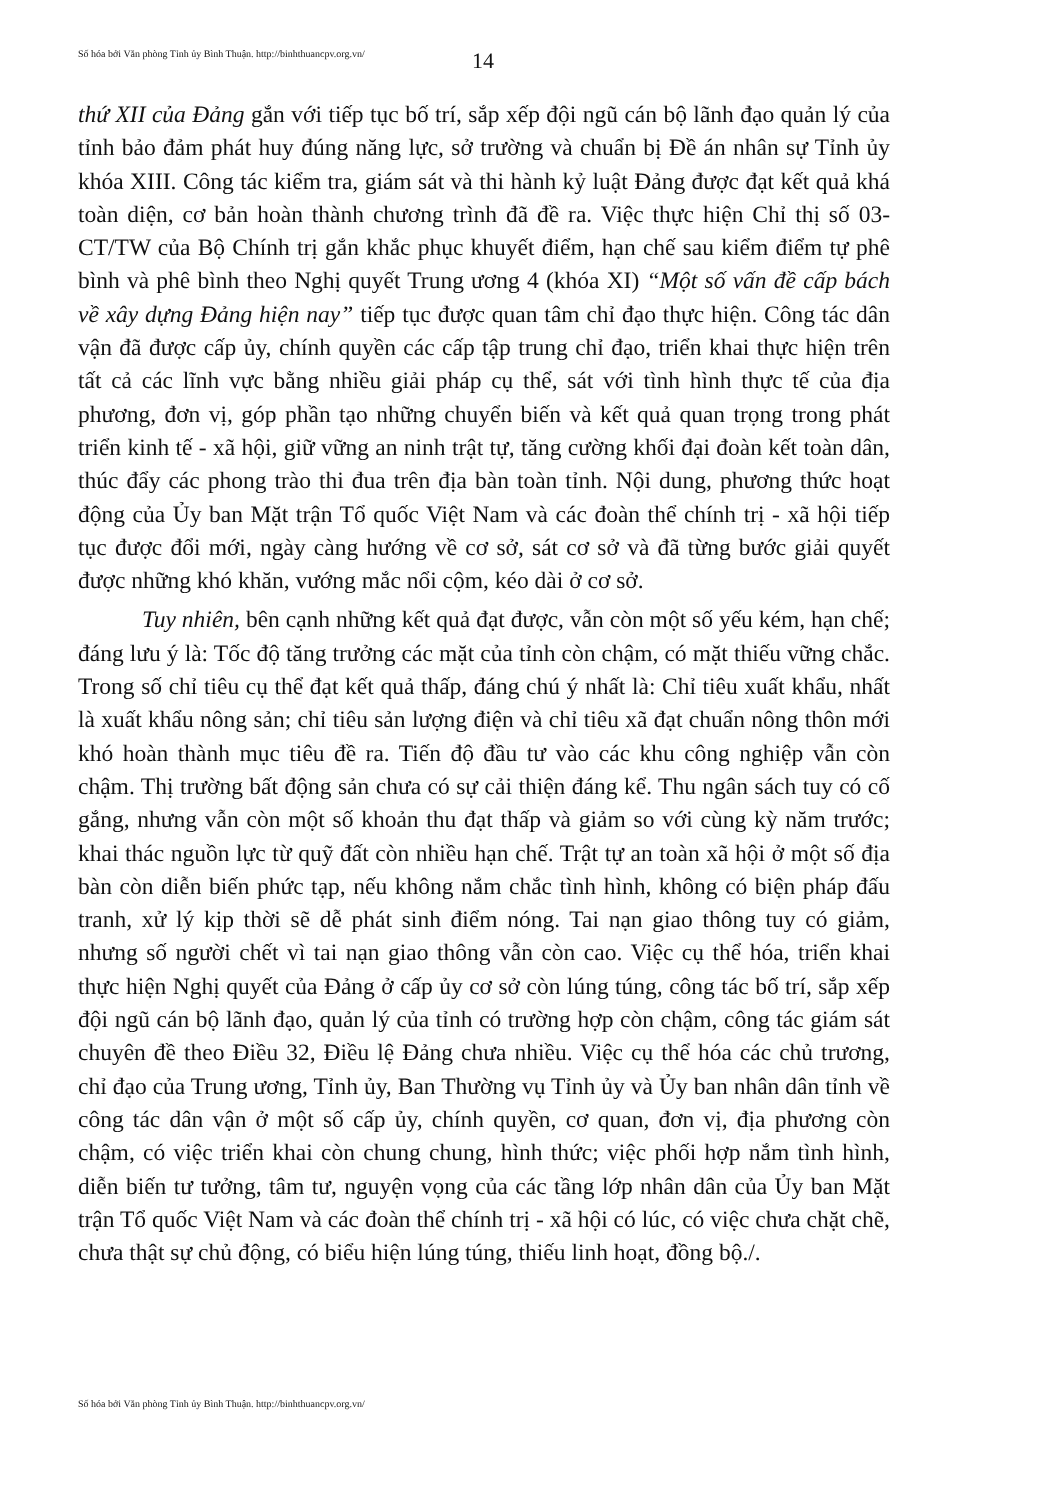Số hóa bởi Văn phòng Tỉnh ủy Bình Thuận. http://binhthuancpv.org.vn/
14
thứ XII của Đảng gắn với tiếp tục bố trí, sắp xếp đội ngũ cán bộ lãnh đạo quản lý của tỉnh bảo đảm phát huy đúng năng lực, sở trường và chuẩn bị Đề án nhân sự Tỉnh ủy khóa XIII. Công tác kiểm tra, giám sát và thi hành kỷ luật Đảng được đạt kết quả khá toàn diện, cơ bản hoàn thành chương trình đã đề ra. Việc thực hiện Chỉ thị số 03-CT/TW của Bộ Chính trị gắn khắc phục khuyết điểm, hạn chế sau kiểm điểm tự phê bình và phê bình theo Nghị quyết Trung ương 4 (khóa XI) “Một số vấn đề cấp bách về xây dựng Đảng hiện nay” tiếp tục được quan tâm chỉ đạo thực hiện. Công tác dân vận đã được cấp ủy, chính quyền các cấp tập trung chỉ đạo, triển khai thực hiện trên tất cả các lĩnh vực bằng nhiều giải pháp cụ thể, sát với tình hình thực tế của địa phương, đơn vị, góp phần tạo những chuyển biến và kết quả quan trọng trong phát triển kinh tế - xã hội, giữ vững an ninh trật tự, tăng cường khối đại đoàn kết toàn dân, thúc đẩy các phong trào thi đua trên địa bàn toàn tỉnh. Nội dung, phương thức hoạt động của Ủy ban Mặt trận Tổ quốc Việt Nam và các đoàn thể chính trị - xã hội tiếp tục được đổi mới, ngày càng hướng về cơ sở, sát cơ sở và đã từng bước giải quyết được những khó khăn, vướng mắc nổi cộm, kéo dài ở cơ sở.
Tuy nhiên, bên cạnh những kết quả đạt được, vẫn còn một số yếu kém, hạn chế; đáng lưu ý là: Tốc độ tăng trưởng các mặt của tỉnh còn chậm, có mặt thiếu vững chắc. Trong số chỉ tiêu cụ thể đạt kết quả thấp, đáng chú ý nhất là: Chỉ tiêu xuất khẩu, nhất là xuất khẩu nông sản; chỉ tiêu sản lượng điện và chỉ tiêu xã đạt chuẩn nông thôn mới khó hoàn thành mục tiêu đề ra. Tiến độ đầu tư vào các khu công nghiệp vẫn còn chậm. Thị trường bất động sản chưa có sự cải thiện đáng kể. Thu ngân sách tuy có cố gắng, nhưng vẫn còn một số khoản thu đạt thấp và giảm so với cùng kỳ năm trước; khai thác nguồn lực từ quỹ đất còn nhiều hạn chế. Trật tự an toàn xã hội ở một số địa bàn còn diễn biến phức tạp, nếu không nắm chắc tình hình, không có biện pháp đấu tranh, xử lý kịp thời sẽ dễ phát sinh điểm nóng. Tai nạn giao thông tuy có giảm, nhưng số người chết vì tai nạn giao thông vẫn còn cao. Việc cụ thể hóa, triển khai thực hiện Nghị quyết của Đảng ở cấp ủy cơ sở còn lúng túng, công tác bố trí, sắp xếp đội ngũ cán bộ lãnh đạo, quản lý của tỉnh có trường hợp còn chậm, công tác giám sát chuyên đề theo Điều 32, Điều lệ Đảng chưa nhiều. Việc cụ thể hóa các chủ trương, chỉ đạo của Trung ương, Tỉnh ủy, Ban Thường vụ Tỉnh ủy và Ủy ban nhân dân tỉnh về công tác dân vận ở một số cấp ủy, chính quyền, cơ quan, đơn vị, địa phương còn chậm, có việc triển khai còn chung chung, hình thức; việc phối hợp nắm tình hình, diễn biến tư tưởng, tâm tư, nguyện vọng của các tầng lớp nhân dân của Ủy ban Mặt trận Tổ quốc Việt Nam và các đoàn thể chính trị - xã hội có lúc, có việc chưa chặt chẽ, chưa thật sự chủ động, có biểu hiện lúng túng, thiếu linh hoạt, đồng bộ./.
Số hóa bởi Văn phòng Tỉnh ủy Bình Thuận. http://binhthuancpv.org.vn/